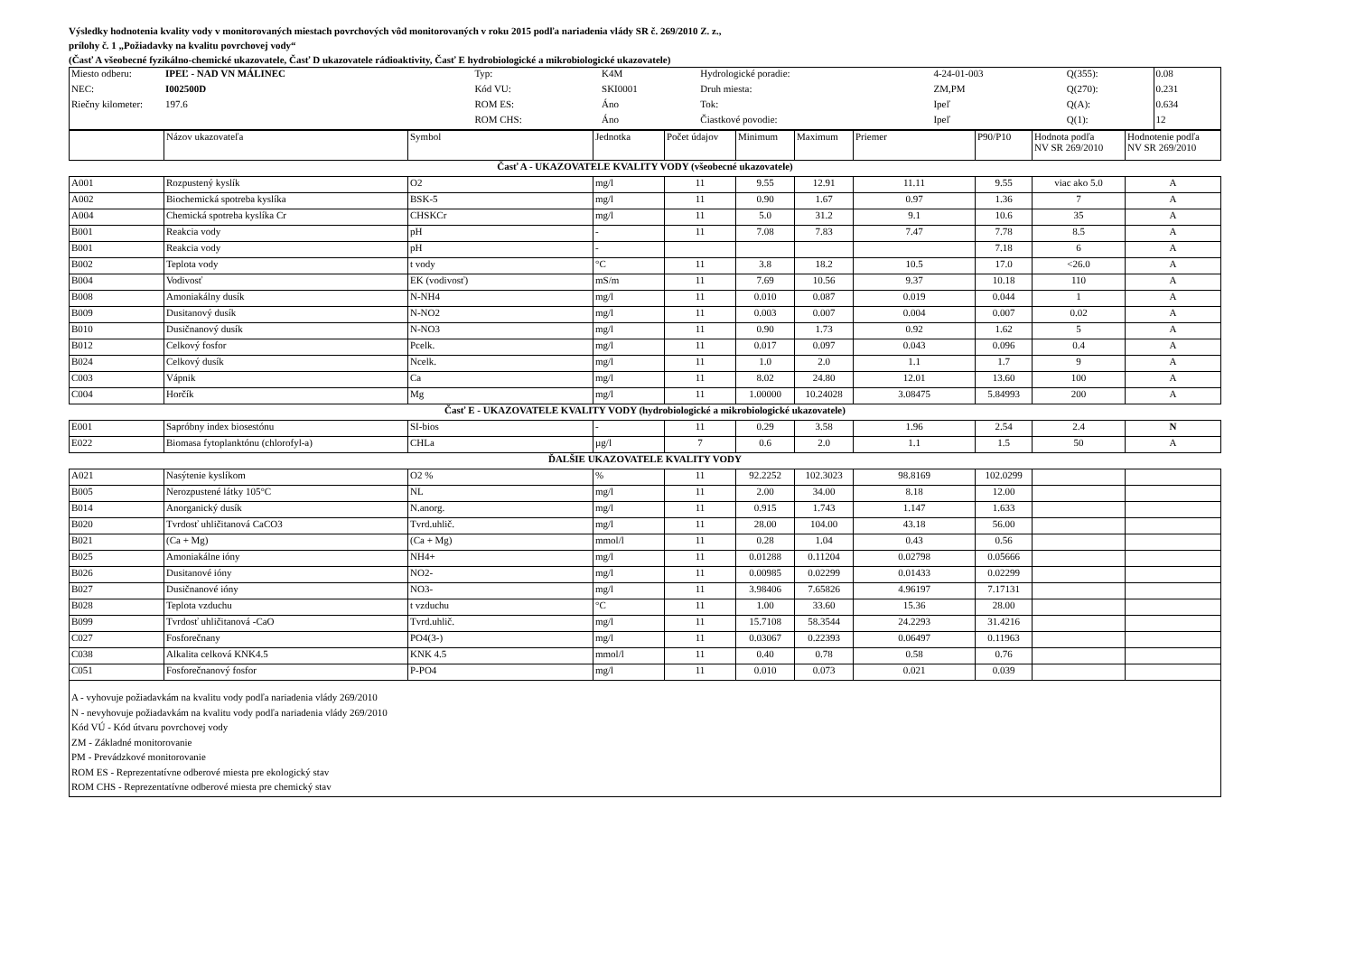Výsledky hodnotenia kvality vody v monitorovaných miestach povrchových vôd monitorovaných v roku 2015 podľa nariadenia vlády SR č. 269/2010 Z. z.,
prílohy č. 1 „Požiadavky na kvalitu povrchovej vody“
(Časť A všeobecné fyzikálno-chemické ukazovatele, Časť D ukazovatele rádioaktivity, Časť E hydrobiologické a mikrobiologické ukazovatele)
| Miesto odberu: | IPEĽ - NAD VN MÁLINEC | Typ: | K4M | Hydrologické poradie: | 4-24-01-003 | Q(355): | 0.08 |
| NEC: | I002500D | Kód VU: | SKI0001 | Druh miesta: | ZM,PM | Q(270): | 0.231 |
| Riečny kilometer: | 197.6 | ROM ES: | Áno | Tok: | Ipeľ | Q(A): | 0.634 |
| | | ROM CHS: | Áno | Čiastkové povodie: | Ipeľ | Q(1): | 12 |
| | Názov ukazovateľa | Symbol | Jednotka | Počet údajov | Minimum | Maximum | Priemer | P90/P10 | Hodnota podľa NV SR 269/2010 | Hodnotenie podľa NV SR 269/2010 |
| Časť A - UKAZOVATELE KVALITY VODY (všeobecné ukazovatele) | | | | | | | | | | |
| A001 | Rozpustený kyslík | O2 | mg/l | 11 | 9.55 | 12.91 | 11.11 | 9.55 | viac ako 5.0 | A |
| A002 | Biochemická spotreba kyslíka | BSK-5 | mg/l | 11 | 0.90 | 1.67 | 0.97 | 1.36 | 7 | A |
| A004 | Chemická spotreba kyslíka Cr | CHSKCr | mg/l | 11 | 5.0 | 31.2 | 9.1 | 10.6 | 35 | A |
| B001 | Reakcia vody | pH | - | 11 | 7.08 | 7.83 | 7.47 | 7.78 | 8.5 | A |
| B001 | Reakcia vody | pH | - | | | | | 7.18 | 6 | A |
| B002 | Teplota vody | t vody | °C | 11 | 3.8 | 18.2 | 10.5 | 17.0 | <26.0 | A |
| B004 | Vodivosť | EK (vodivosť) | mS/m | 11 | 7.69 | 10.56 | 9.37 | 10.18 | 110 | A |
| B008 | Amoniakálny dusík | N-NH4 | mg/l | 11 | 0.010 | 0.087 | 0.019 | 0.044 | 1 | A |
| B009 | Dusitanový dusík | N-NO2 | mg/l | 11 | 0.003 | 0.007 | 0.004 | 0.007 | 0.02 | A |
| B010 | Dusičnanový dusík | N-NO3 | mg/l | 11 | 0.90 | 1.73 | 0.92 | 1.62 | 5 | A |
| B012 | Celkový fosfor | Pcelk. | mg/l | 11 | 0.017 | 0.097 | 0.043 | 0.096 | 0.4 | A |
| B024 | Celkový dusík | Ncelk. | mg/l | 11 | 1.0 | 2.0 | 1.1 | 1.7 | 9 | A |
| C003 | Vápnik | Ca | mg/l | 11 | 8.02 | 24.80 | 12.01 | 13.60 | 100 | A |
| C004 | Horčík | Mg | mg/l | 11 | 1.00000 | 10.24028 | 3.08475 | 5.84993 | 200 | A |
| Časť E - UKAZOVATELE KVALITY VODY (hydrobiologické a mikrobiologické ukazovatele) | | | | | | | | | | |
| E001 | Sapróbny index biosestónu | SI-bios | - | 11 | 0.29 | 3.58 | 1.96 | 2.54 | 2.4 | N |
| E022 | Biomasa fytoplanktónu (chlorofyl-a) | CHLa | µg/l | 7 | 0.6 | 2.0 | 1.1 | 1.5 | 50 | A |
| ĎALŠIE UKAZOVATELE KVALITY VODY | | | | | | | | | | |
| A021 | Nasýtenie kyslíkom | O2 % | % | 11 | 92.2252 | 102.3023 | 98.8169 | 102.0299 | | |
| B005 | Nerozpustené látky 105°C | NL | mg/l | 11 | 2.00 | 34.00 | 8.18 | 12.00 | | |
| B014 | Anorganický dusík | N.anorg. | mg/l | 11 | 0.915 | 1.743 | 1.147 | 1.633 | | |
| B020 | Tvrdosť uhličitanová CaCO3 | Tvrd.uhlič. | mg/l | 11 | 28.00 | 104.00 | 43.18 | 56.00 | | |
| B021 | (Ca + Mg) | (Ca + Mg) | mmol/l | 11 | 0.28 | 1.04 | 0.43 | 0.56 | | |
| B025 | Amoniakálne ióny | NH4+ | mg/l | 11 | 0.01288 | 0.11204 | 0.02798 | 0.05666 | | |
| B026 | Dusitanové ióny | NO2- | mg/l | 11 | 0.00985 | 0.02299 | 0.01433 | 0.02299 | | |
| B027 | Dusičnanové ióny | NO3- | mg/l | 11 | 3.98406 | 7.65826 | 4.96197 | 7.17131 | | |
| B028 | Teplota vzduchu | t vzduchu | °C | 11 | 1.00 | 33.60 | 15.36 | 28.00 | | |
| B099 | Tvrdosť uhličitanová -CaO | Tvrd.uhlič. | mg/l | 11 | 15.7108 | 58.3544 | 24.2293 | 31.4216 | | |
| C027 | Fosforečnany | PO4(3-) | mg/l | 11 | 0.03067 | 0.22393 | 0.06497 | 0.11963 | | |
| C038 | Alkalita celková KNK4.5 | KNK 4.5 | mmol/l | 11 | 0.40 | 0.78 | 0.58 | 0.76 | | |
| C051 | Fosforečnanový fosfor | P-PO4 | mg/l | 11 | 0.010 | 0.073 | 0.021 | 0.039 | | |
A - vyhovuje požiadavkám na kvalitu vody podľa nariadenia vlády 269/2010
N - nevyhovuje požiadavkám na kvalitu vody podľa nariadenia vlády 269/2010
Kód VÚ - Kód útvaru povrchovej vody
ZM - Základné monitorovanie
PM - Prevádzkové monitorovanie
ROM ES - Reprezentatívne odberové miesta pre ekologický stav
ROM CHS - Reprezentatívne odberové miesta pre chemický stav